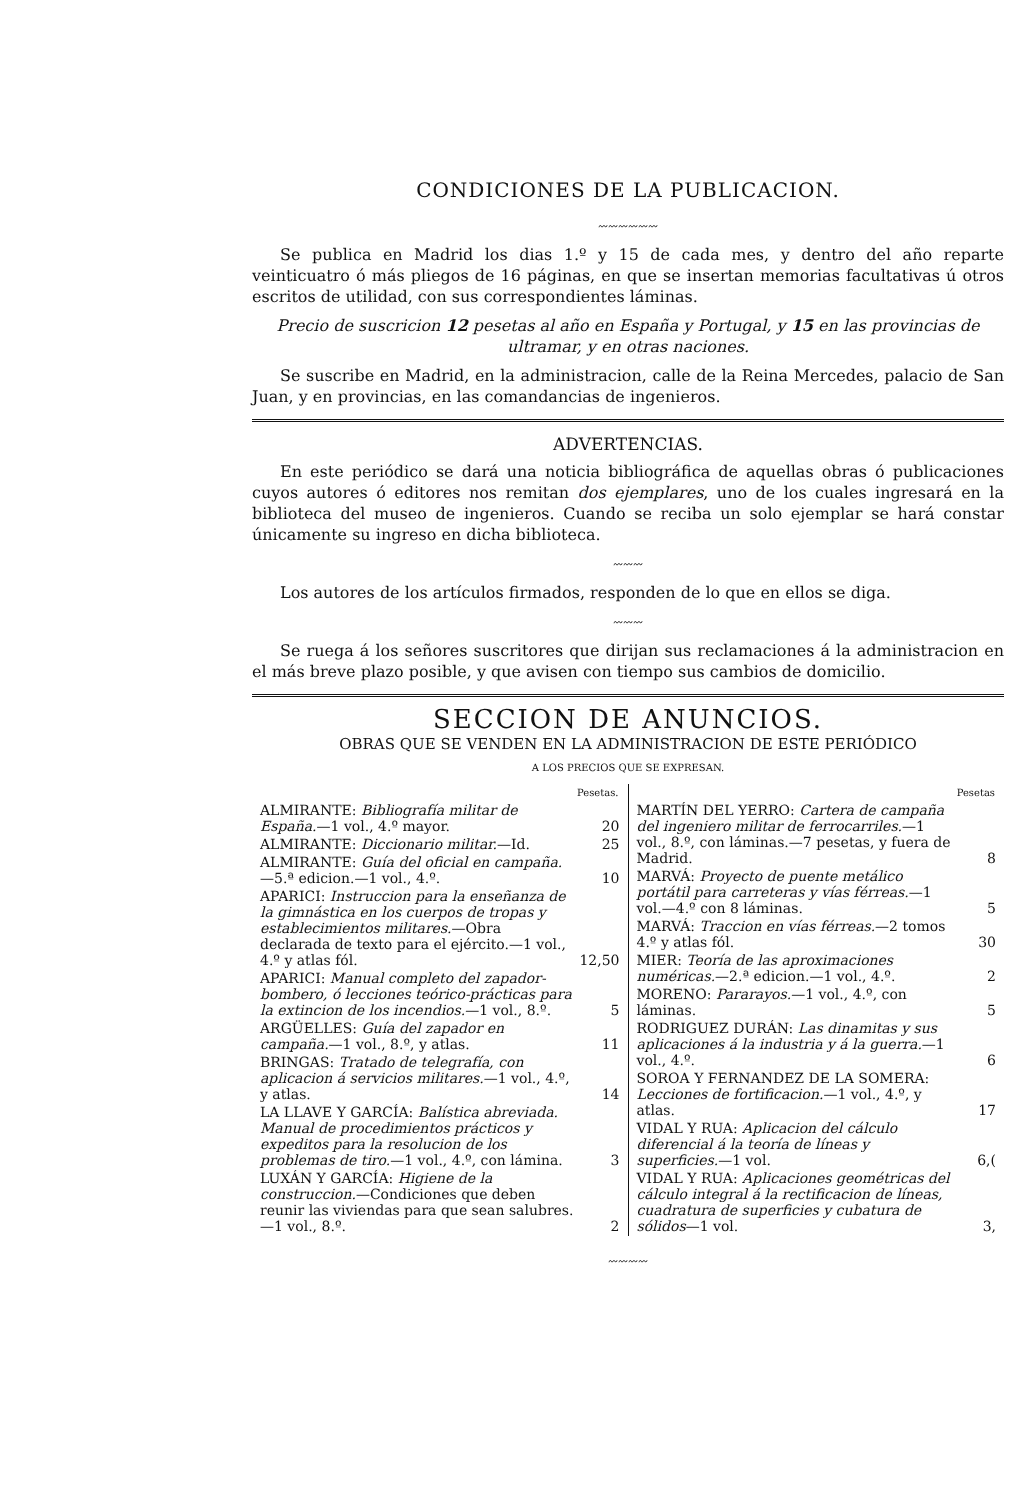CONDICIONES DE LA PUBLICACION.
〰〰〰〰〰〰
Se publica en Madrid los dias 1.º y 15 de cada mes, y dentro del año reparte veinticuatro ó más pliegos de 16 páginas, en que se insertan memorias facultativas ú otros escritos de utilidad, con sus correspondientes láminas.
Precio de suscricion 12 pesetas al año en España y Portugal, y 15 en las provincias de ultramar, y en otras naciones.
Se suscribe en Madrid, en la administracion, calle de la Reina Mercedes, palacio de San Juan, y en provincias, en las comandancias de ingenieros.
ADVERTENCIAS.
En este periódico se dará una noticia bibliográfica de aquellas obras ó publicaciones cuyos autores ó editores nos remitan dos ejemplares, uno de los cuales ingresará en la biblioteca del museo de ingenieros. Cuando se reciba un solo ejemplar se hará constar únicamente su ingreso en dicha biblioteca.
〰〰〰
Los autores de los artículos firmados, responden de lo que en ellos se diga.
〰〰〰
Se ruega á los señores suscritores que dirijan sus reclamaciones á la administracion en el más breve plazo posible, y que avisen con tiempo sus cambios de domicilio.
SECCION DE ANUNCIOS.
OBRAS QUE SE VENDEN EN LA ADMINISTRACION DE ESTE PERIÓDICO
A LOS PRECIOS QUE SE EXPRESAN.
| | Pesetas. |
| ALMIRANTE: Bibliografía militar de España. —1 vol., 4.º mayor. | 20 |
| ALMIRANTE: Diccionario militar. —Id. | 25 |
| ALMIRANTE: Guía del oficial en campaña. —5.ª edicion.—1 vol., 4.º. | 10 |
| APARICI: Instruccion para la enseñanza de la gimnástica en los cuerpos de tropas y establecimientos militares. —Obra declarada de texto para el ejército.—1 vol., 4.º y atlas fól. | 12,50 |
| APARICI: Manual completo del zapador-bombero, ó lecciones teórico-prácticas para la extincion de los incendios. —1 vol., 8.º. | 5 |
| ARGÜELLES: Guía del zapador en campaña. —1 vol., 8.º, y atlas. | 11 |
| BRINGAS: Tratado de telegrafía, con aplicacion á servicios militares. —1 vol., 4.º, y atlas. | 14 |
| LA LLAVE Y GARCÍA: Balística abreviada. Manual de procedimientos prácticos y expeditos para la resolucion de los problemas de tiro. —1 vol., 4.º, con lámina. | 3 |
| LUXÁN Y GARCÍA: Higiene de la construccion. —Condiciones que deben reunir las viviendas para que sean salubres.—1 vol., 8.º. | 2 |
| | Pesetas |
| MARTÍN DEL YERRO: Cartera de campaña del ingeniero militar de ferrocarriles. —1 vol., 8.º, con láminas.—7 pesetas, y fuera de Madrid. | 8 |
| MARVÁ: Proyecto de puente metálico portátil para carreteras y vías férreas. —1 vol.—4.º con 8 láminas. | 5 |
| MARVÁ: Traccion en vías férreas. —2 tomos 4.º y atlas fól. | 30 |
| MIER: Teoría de las aproximaciones numéricas. —2.ª edicion.—1 vol., 4.º. | 2 |
| MORENO: Pararayos. —1 vol., 4.º, con láminas. | 5 |
| RODRIGUEZ DURÁN: Las dinamitas y sus aplicaciones á la industria y á la guerra. —1 vol., 4.º. | 6 |
| SOROA Y FERNANDEZ DE LA SOMERA: Lecciones de fortificacion. —1 vol., 4.º, y atlas. | 17 |
| VIDAL Y RUA: Aplicacion del cálculo diferencial á la teoría de líneas y superficies. —1 vol. | 6,( |
| VIDAL Y RUA: Aplicaciones geométricas del cálculo integral á la rectificacion de líneas, cuadratura de superficies y cubatura de sólidos —1 vol. | 3, |
〰〰〰〰